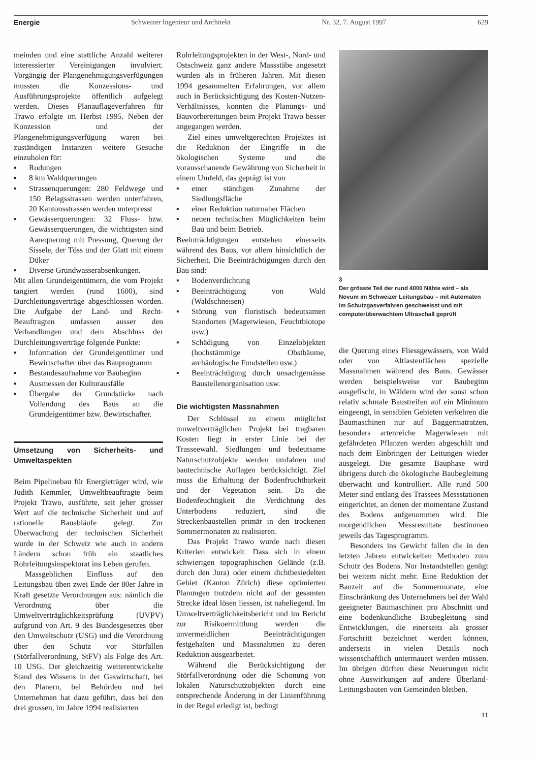Energie Schweizer Ingenieur und Architekt Nr. 32, 7. August 1997 629
meinden und eine stattliche Anzahl weiterer interessierter Vereinigungen involviert. Vorgängig der Plangenehmigungsverfügungen mussten die Konzessions- und Ausführungsprojekte öffentlich aufgelegt werden. Dieses Planauflageverfahren für Trawo erfolgte im Herbst 1995. Neben der Konzession und der Plangenehmigungsverfügung waren bei zuständigen Instanzen weitere Gesuche einzuholen für:
▪ Rodungen
▪ 8 km Waldquerungen
▪ Strassenquerungen: 280 Feldwege und 150 Belagsstrassen werden unterfahren, 20 Kantonsstrassen werden unterpresst
▪ Gewässerquerungen: 32 Fluss- bzw. Gewässerquerungen, die wichtigsten sind Aarequerung mit Pressung, Querung der Sissele, der Töss und der Glatt mit einem Düker
▪ Diverse Grundwasserabsenkungen.
Mit allen Grundeigentümern, die vom Projekt tangiert werden (rund 1600), sind Durchleitungsverträge abgeschlossen worden. Die Aufgabe der Land- und Recht-Beauftragten umfassen ausser den Verhandlungen und dem Abschluss der Durchleitungsverträge folgende Punkte:
▪ Information der Grundeigentümer und Bewirtschafter über das Bauprogramm
▪ Bestandesaufnahme vor Baubeginn
▪ Ausmessen der Kulturausfälle
▪ Übergabe der Grundstücke nach Vollendung des Baus an die Grundeigentümer bzw. Bewirtschafter.
Umsetzung von Sicherheits- und Umweltaspekten
Beim Pipelinebau für Energieträger wird, wie Judith Kemmler, Umweltbeauftragte beim Projekt Trawo, ausführte, seit jeher grosser Wert auf die technische Sicherheit und auf rationelle Bauabläufe gelegt. Zur Überwachung der technischen Sicherheit wurde in der Schweiz wie auch in andern Ländern schon früh ein staatliches Rohrleitungsinspektorat ins Leben gerufen.
Massgeblichen Einfluss auf den Leitungsbau üben zwei Ende der 80er Jahre in Kraft gesetzte Verordnungen aus: nämlich die Verordnung über die Umweltverträglichkeitsprüfung (UVPV) aufgrund von Art. 9 des Bundesgesetzes über den Umweltschutz (USG) und die Verordnung über den Schutz vor Störfällen (Störfallverordnung, StFV) als Folge des Art. 10 USG. Der gleichzeitig weiterentwickelte Stand des Wissens in der Gaswirtschaft, bei den Planern, bei Behörden und bei Unternehmen hat dazu geführt, dass bei den drei grossen, im Jahre 1994 realisierten
Rohrleitungsprojekten in der West-, Nord- und Ostschweiz ganz andere Massstäbe angesetzt wurden als in früheren Jahren. Mit diesen 1994 gesammelten Erfahrungen, vor allem auch in Berücksichtigung des Kosten-Nutzen-Verhältnisses, konnten die Planungs- und Bauvorbereitungen beim Projekt Trawo besser angegangen werden.
Ziel eines umweltgerechten Projektes ist die Reduktion der Eingriffe in die ökologischen Systeme und die vorausschauende Gewährung von Sicherheit in einem Umfeld, das geprägt ist von
▪ einer ständigen Zunahme der Siedlungsfläche
▪ einer Reduktion naturnaher Flächen
▪ neuen technischen Möglichkeiten beim Bau und beim Betrieb.
Beeinträchtigungen entstehen einerseits während des Baus, vor allem hinsichtlich der Sicherheit. Die Beeinträchtigungen durch den Bau sind:
▪ Bodenverdichtung
▪ Beeinträchtigung von Wald (Waldschneisen)
▪ Störung von floristisch bedeutsamen Standorten (Magerwiesen, Feuchtbiotope usw.)
▪ Schädigung von Einzelobjekten (hochstämmige Obstbäume, archäologische Fundstellen usw.)
▪ Beeinträchtigung durch unsachgemässe Baustellenorganisation usw.
Die wichtigsten Massnahmen
Der Schlüssel zu einem möglichst umweltverträglichen Projekt bei tragbaren Kosten liegt in erster Linie bei der Trasseewahl. Siedlungen und bedeutsame Naturschutzobjekte werden umfahren und bautechnische Auflagen berücksichtigt. Ziel muss die Erhaltung der Bodenfruchtbarkeit und der Vegetation sein. Da die Bodenfeuchtigkeit die Verdichtung des Unterbodens reduziert, sind die Streckenbaustellen primär in den trockenen Sommermonaten zu realisieren.
Das Projekt Trawo wurde nach diesen Kriterien entwickelt. Dass sich in einem schwierigen topographischen Gelände (z.B. durch den Jura) oder einem dichtbesiedelten Gebiet (Kanton Zürich) diese optimierten Planungen trotzdem nicht auf der gesamten Strecke ideal lösen liessen, ist naheliegend. Im Umweltverträglichkeitsbericht und im Bericht zur Risikoermittlung werden die unvermeidlichen Beeinträchtigungen festgehalten und Massnahmen zu deren Reduktion ausgearbeitet.
Während die Berücksichtigung der Störfallverordnung oder die Schonung von lokalen Naturschutzobjekten durch eine entsprechende Änderung in der Linienführung in der Regel erledigt ist, bedingt
3
Der grösste Teil der rund 4000 Nähte wird – als Novum im Schweizer Leitungsbau – mit Automaten im Schutzgasverfahren geschweisst und mit computerüberwachtem Ultraschall geprüft
die Querung eines Fliessgewässers, von Wald oder von Altlastenflächen spezielle Massnahmen während des Baus. Gewässer werden beispielsweise vor Baubeginn ausgefischt, in Wäldern wird der sonst schon relativ schmale Baustreifen auf ein Minimum eingeengt, in sensiblen Gebieten verkehren die Baumaschinen nur auf Baggermatratzen, besonders artenreiche Magerwiesen mit gefährdeten Pflanzen werden abgeschält und nach dem Einbringen der Leitungen wieder ausgelegt. Die gesamte Bauphase wird übrigens durch die ökologische Baubegleitung überwacht und kontrolliert. Alle rund 500 Meter sind entlang des Trassees Messstationen eingerichtet, an denen der momentane Zustand des Bodens aufgenommen wird. Die morgendlichen Messresultate bestimmen jeweils das Tagesprogramm.
Besonders ins Gewicht fallen die in den letzten Jahren entwickelten Methoden zum Schutz des Bodens. Nur Instandstellen genügt bei weitem nicht mehr. Eine Reduktion der Bauzeit auf die Sommermonate, eine Einschränkung des Unternehmers bei der Wahl geeigneter Baumaschinen pro Abschnitt und eine bodenkundliche Baubegleitung sind Entwicklungen, die einerseits als grosser Fortschritt bezeichnet werden können, anderseits in vielen Details noch wissenschaftlich untermauert werden müssen. Im übrigen dürften diese Neuerungen nicht ohne Auswirkungen auf andere Überland-Leitungsbauten von Gemeinden bleiben.
11